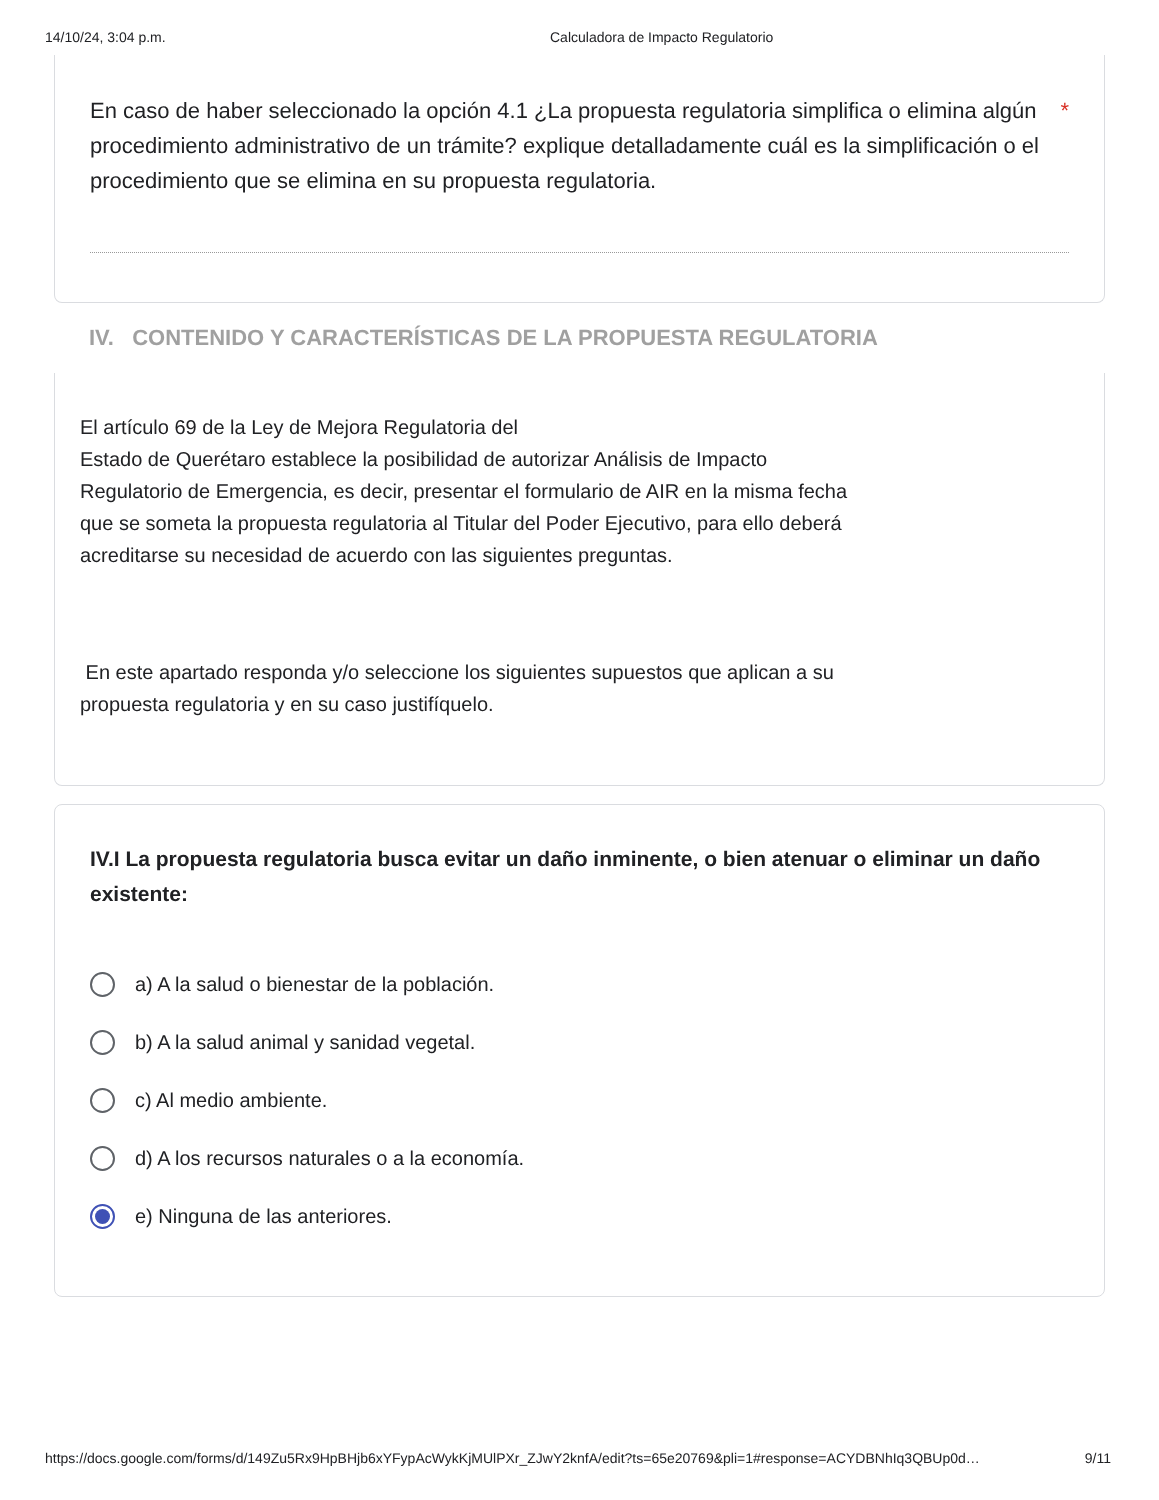14/10/24, 3:04 p.m. Calculadora de Impacto Regulatorio
En caso de haber seleccionado la opción 4.1 ¿La propuesta regulatoria simplifica o elimina algún procedimiento administrativo de un trámite? explique detalladamente cuál es la simplificación o el procedimiento que se elimina en su propuesta regulatoria. *
IV. CONTENIDO Y CARACTERÍSTICAS DE LA PROPUESTA REGULATORIA
El artículo 69 de la Ley de Mejora Regulatoria del
Estado de Querétaro establece la posibilidad de autorizar Análisis de Impacto Regulatorio de Emergencia, es decir, presentar el formulario de AIR en la misma fecha que se someta la propuesta regulatoria al Titular del Poder Ejecutivo, para ello deberá acreditarse su necesidad de acuerdo con las siguientes preguntas.
En este apartado responda y/o seleccione los siguientes supuestos que aplican a su propuesta regulatoria y en su caso justifíquelo.
IV.I La propuesta regulatoria busca evitar un daño inminente, o bien atenuar o eliminar un daño existente:
a) A la salud o bienestar de la población.
b) A la salud animal y sanidad vegetal.
c) Al medio ambiente.
d) A los recursos naturales o a la economía.
e) Ninguna de las anteriores.
https://docs.google.com/forms/d/149Zu5Rx9HpBHjb6xYFypAcWykKjMUlPXr_ZJwY2knfA/edit?ts=65e20769&pli=1#response=ACYDBNhIq3QBUp0d… 9/11